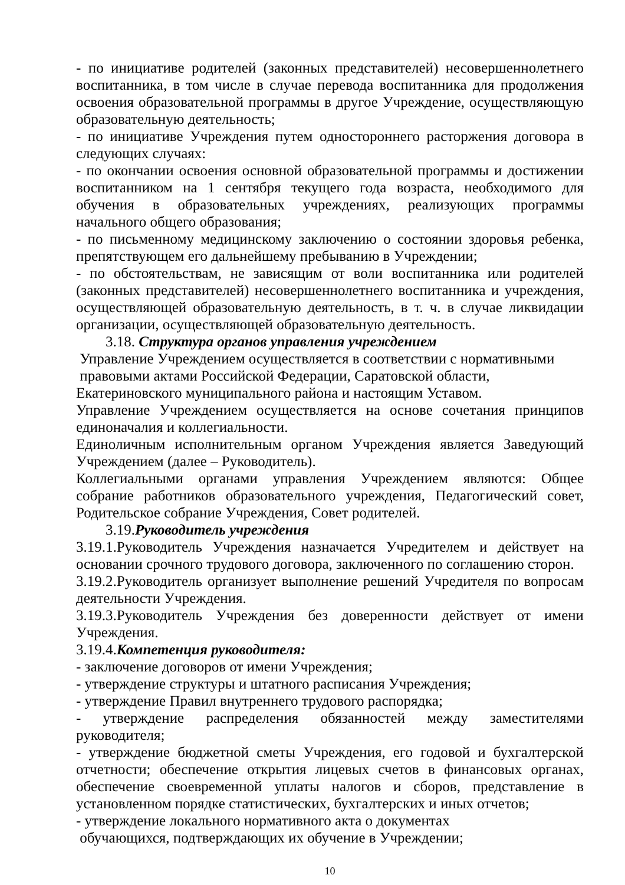- по инициативе родителей (законных представителей) несовершеннолетнего воспитанника, в том числе в случае перевода воспитанника для продолжения освоения образовательной программы в другое Учреждение, осуществляющую образовательную деятельность;
- по инициативе Учреждения путем одностороннего расторжения договора в следующих случаях:
- по окончании освоения основной образовательной программы и достижении воспитанником на 1 сентября текущего года возраста, необходимого для обучения в образовательных учреждениях, реализующих программы начального общего образования;
- по письменному медицинскому заключению о состоянии здоровья ребенка, препятствующем его дальнейшему пребыванию в Учреждении;
- по обстоятельствам, не зависящим от воли воспитанника или родителей (законных представителей) несовершеннолетнего воспитанника и учреждения, осуществляющей образовательную деятельность, в т. ч. в случае ликвидации организации, осуществляющей образовательную деятельность.
3.18. Структура органов управления учреждением
Управление Учреждением осуществляется в соответствии с нормативными
правовыми актами Российской Федерации, Саратовской области,
Екатериновского муниципального района и настоящим Уставом.
Управление Учреждением осуществляется на основе сочетания принципов единоначалия и коллегиальности.
Единоличным исполнительным органом Учреждения является Заведующий Учреждением (далее – Руководитель).
Коллегиальными органами управления Учреждением являются: Общее собрание работников образовательного учреждения, Педагогический совет, Родительское собрание Учреждения, Совет родителей.
3.19.Руководитель учреждения
3.19.1.Руководитель Учреждения назначается Учредителем и действует на основании срочного трудового договора, заключенного по соглашению сторон.
3.19.2.Руководитель организует выполнение решений Учредителя по вопросам деятельности Учреждения.
3.19.3.Руководитель Учреждения без доверенности действует от имени Учреждения.
3.19.4.Компетенция руководителя:
- заключение договоров от имени Учреждения;
- утверждение структуры и штатного расписания Учреждения;
- утверждение Правил внутреннего трудового распорядка;
- утверждение распределения обязанностей между заместителями руководителя;
- утверждение бюджетной сметы Учреждения, его годовой и бухгалтерской отчетности; обеспечение открытия лицевых счетов в финансовых органах, обеспечение своевременной уплаты налогов и сборов, представление в установленном порядке статистических, бухгалтерских и иных отчетов;
- утверждение локального нормативного акта о документах
обучающихся, подтверждающих их обучение в Учреждении;
10